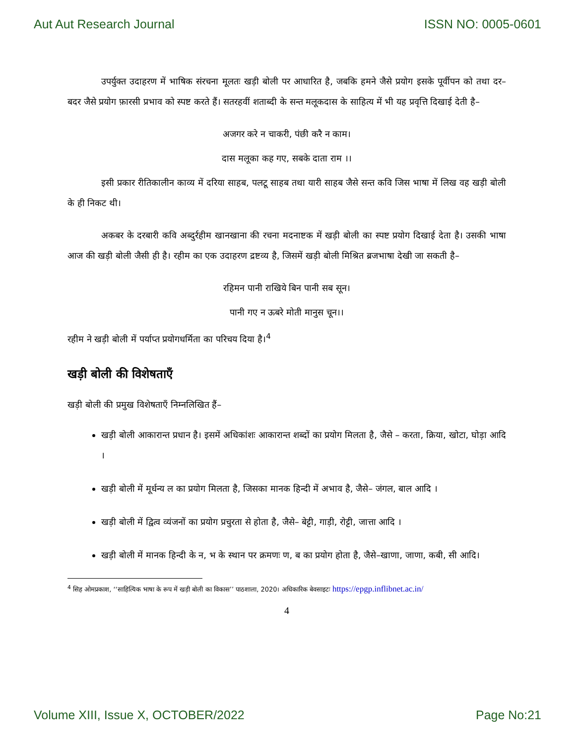Aut Aut Research Journal ISSN NO: 0005-0601
उपर्युक्त उदाहरण में भाषिक संरचना मूलतः खड़ी बोली पर आधारित है, जबकि हमने जैसे प्रयोग इसके पूर्वीपन को तथा दर–बदर जैसे प्रयोग फ़ारसी प्रभाव को स्पष्ट करते हैं। सतरहवीं शताब्दी के सन्त मलूकदास के साहित्य में भी यह प्रवृत्ति दिखाई देती है–
अजगर करे न चाकरी, पंछी करै न काम।
दास मलूका कह गए, सबके दाता राम ।।
इसी प्रकार रीतिकालीन काव्य में दरिया साहब, पलटू साहब तथा यारी साहब जैसे सन्त कवि जिस भाषा में लिख वह खड़ी बोली के ही निकट थी।
अकबर के दरबारी कवि अब्दुर्रहीम खानखाना की रचना मदनाष्टक में खड़ी बोली का स्पष्ट प्रयोग दिखाई देता है। उसकी भाषा आज की खड़ी बोली जैसी ही है। रहीम का एक उदाहरण द्रष्टव्य है, जिसमें खड़ी बोली मिश्रित ब्रजभाषा देखी जा सकती है–
रहिमन पानी राखिये बिन पानी सब सून।
पानी गए न ऊबरे मोती मानुस चून।।
रहीम ने खड़ी बोली में पर्याप्त प्रयोगधर्मिता का परिचय दिया है।<sup>4</sup>
खड़ी बोली की विशेषताएँ
खड़ी बोली की प्रमुख विशेषताएँ निम्नलिखित हैं–
खड़ी बोली आकारान्त प्रधान है। इसमें अधिकांशः आकारान्त शब्दों का प्रयोग मिलता है, जैसे – करता, क्रिया, खोटा, घोड़ा आदि ।
खड़ी बोली में मूर्धन्य ल का प्रयोग मिलता है, जिसका मानक हिन्दी में अभाव है, जैसे– जंगल, बाल आदि ।
खड़ी बोली में द्वित्व व्यंजनों का प्रयोग प्रचुरता से होता है, जैसे– बेट्टी, गाड़ी, रोट्टी, जात्ता आदि ।
खड़ी बोली में मानक हिन्दी के न, भ के स्थान पर क्रमणः ण, ब का प्रयोग होता है, जैसे–खाणा, जाणा, कबी, सी आदि।
<sup>4</sup> सिह ओमप्रकाश, ‘‘साहित्यिक भाषा के रूप में खड़ी बोली का विकास’’ पाठशाला, 2020। अधिकारिक बेवसाइटः https://epgp.inflibnet.ac.in/
4
Volume XIII, Issue X, OCTOBER/2022 Page No:21